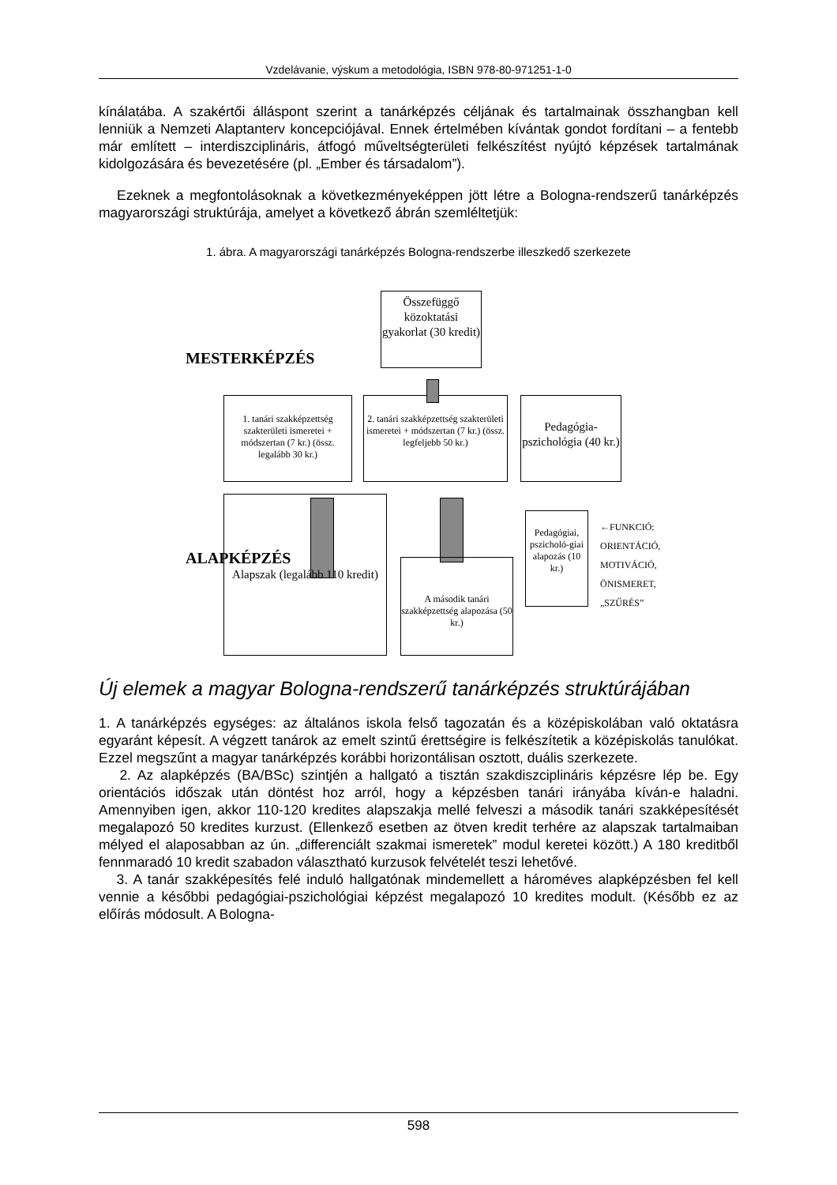Vzdelávanie, výskum a metodológia, ISBN 978-80-971251-1-0
kínálatába. A szakértői álláspont szerint a tanárképzés céljának és tartalmainak összhangban kell lenniük a Nemzeti Alaptanterv koncepciójával. Ennek értelmében kívántak gondot fordítani – a fentebb már említett – interdiszciplináris, átfogó műveltségterületi felkészítést nyújtó képzések tartalmának kidolgozására és bevezetésére (pl. „Ember és társadalom”).
Ezeknek a megfontolásoknak a következményeképpen jött létre a Bologna-rendszerű tanárképzés magyarországi struktúrája, amelyet a következő ábrán szemléltetjük:
1. ábra. A magyarországi tanárképzés Bologna-rendszerbe illeszkedő szerkezete
Összefüggő közoktatási gyakorlat (30 kredit)
MESTERKÉPZÉS
1. tanári szakképzettség szakterületi ismeretei + módszertan (7 kr.) (össz. legalább 30 kr.)
2. tanári szakképzettség szakterületi ismeretei + módszertan (7 kr.) (össz. legfeljebb 50 kr.)
Pedagógia-pszichológia (40 kr.)
Alapszak (legalább 110 kredit)
ALAPKÉPZÉS
A második tanári szakképzettség alapozása (50 kr.)
Pedagógiai, pszicholó-giai alapozás (10 kr.)
←FUNKCIÓ:
ORIENTÁCIÓ,
MOTIVÁCIÓ,
ÖNISMERET,
„SZŰRÉS”
Új elemek a magyar Bologna-rendszerű tanárképzés struktúrájában
1. A tanárképzés egységes: az általános iskola felső tagozatán és a középiskolában való oktatásra egyaránt képesít. A végzett tanárok az emelt szintű érettségire is felkészítetik a középiskolás tanulókat. Ezzel megszűnt a magyar tanárképzés korábbi horizontálisan osztott, duális szerkezete.
2. Az alapképzés (BA/BSc) szintjén a hallgató a tisztán szakdiszciplináris képzésre lép be. Egy orientációs időszak után döntést hoz arról, hogy a képzésben tanári irányába kíván-e haladni. Amennyiben igen, akkor 110-120 kredites alapszakja mellé felveszi a második tanári szakképesítését megalapozó 50 kredites kurzust. (Ellenkező esetben az ötven kredit terhére az alapszak tartalmaiban mélyed el alaposabban az ún. „differenciált szakmai ismeretek” modul keretei között.) A 180 kreditből fennmaradó 10 kredit szabadon választható kurzusok felvételét teszi lehetővé.
3. A tanár szakképesítés felé induló hallgatónak mindemellett a hároméves alapképzésben fel kell vennie a későbbi pedagógiai-pszichológiai képzést megalapozó 10 kredites modult. (Később ez az előírás módosult. A Bologna-
598